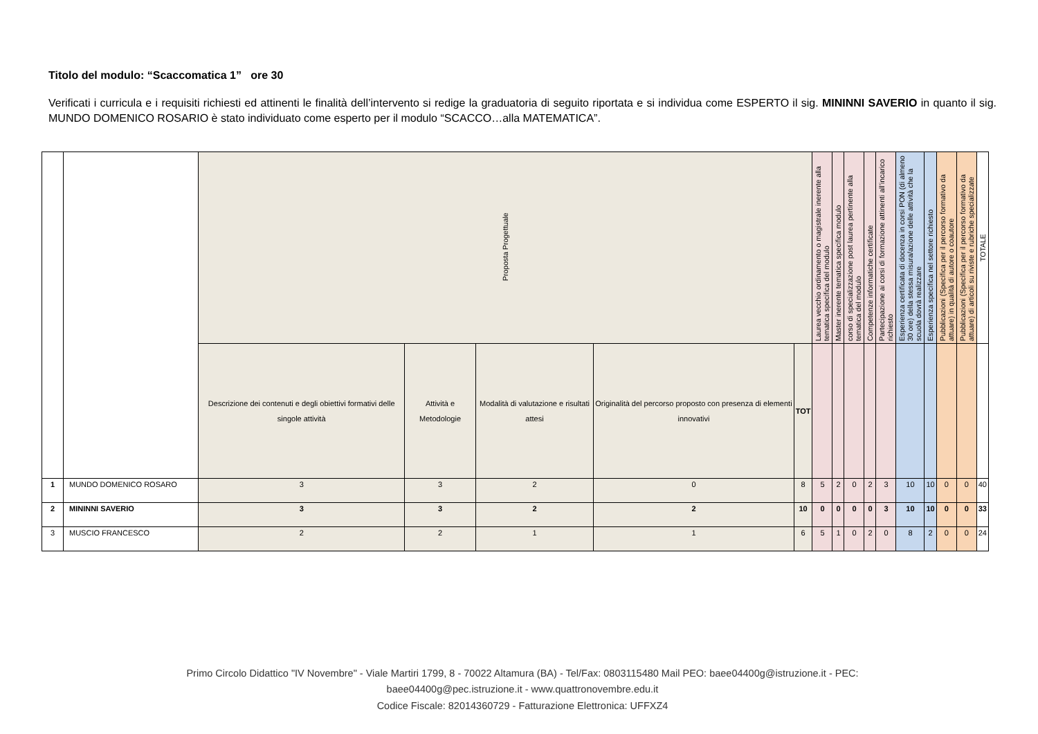Titolo del modulo: “Scaccomatica 1” ore 30
Verificati i curricula e i requisiti richiesti ed attinenti le finalità dell’intervento si redige la graduatoria di seguito riportata e si individua come ESPERTO il sig. MININNI SAVERIO in quanto il sig. MUNDO DOMENICO ROSARIO è stato individuato come esperto per il modulo “SCACCO…alla MATEMATICA”.
| | | Proposta Progettuale | | | | | Laurea vecchio ordinamento o magistrale inerente alla tematica specifica del modulo | Master inerente tematica specifica modulo | corso di specializzazione post laurea pertinente alla tematica del modulo | Competenze informatiche certificate | Partecipazione ai corsi di formazione attinenti all’incarico richiesto | Esperienza certificata di docenza in corsi PON (di almeno 30 ore) della stessa misura/azione delle attività che la scuola dovrà realizzare | Esperienza specifica nel settore richiesto | Pubblicazioni (Specifica per il percorso formativo da attuare) in qualità di autore o coautore | Pubblicazioni (Specifica per il percorso formativo da attuare) di articoli su riviste e rubriche specializzate | TOTALE |
| | | Descrizione dei contenuti e degli obiettivi formativi delle singole attività | Attività e Metodologie | Modalità di valutazione e risultati attesi | Originalità del percorso proposto con presenza di elementi innovativi | TOT | | | | | | | | | | |
| 1 | MUNDO DOMENICO ROSARO | 3 | 3 | 2 | 0 | 8 | 5 | 2 | 0 | 2 | 3 | 10 | 10 | 0 | 0 | 40 |
| 2 | MININNI SAVERIO | 3 | 3 | 2 | 2 | 10 | 0 | 0 | 0 | 0 | 3 | 10 | 10 | 0 | 0 | 33 |
| 3 | MUSCIO FRANCESCO | 2 | 2 | 1 | 1 | 6 | 5 | 1 | 0 | 2 | 0 | 8 | 2 | 0 | 0 | 24 |
Primo Circolo Didattico "IV Novembre" - Viale Martiri 1799, 8 - 70022 Altamura (BA) - Tel/Fax: 0803115480 Mail PEO: baee04400g@istruzione.it - PEC:
baee04400g@pec.istruzione.it - www.quattronovembre.edu.it
Codice Fiscale: 82014360729 - Fatturazione Elettronica: UFFXZ4